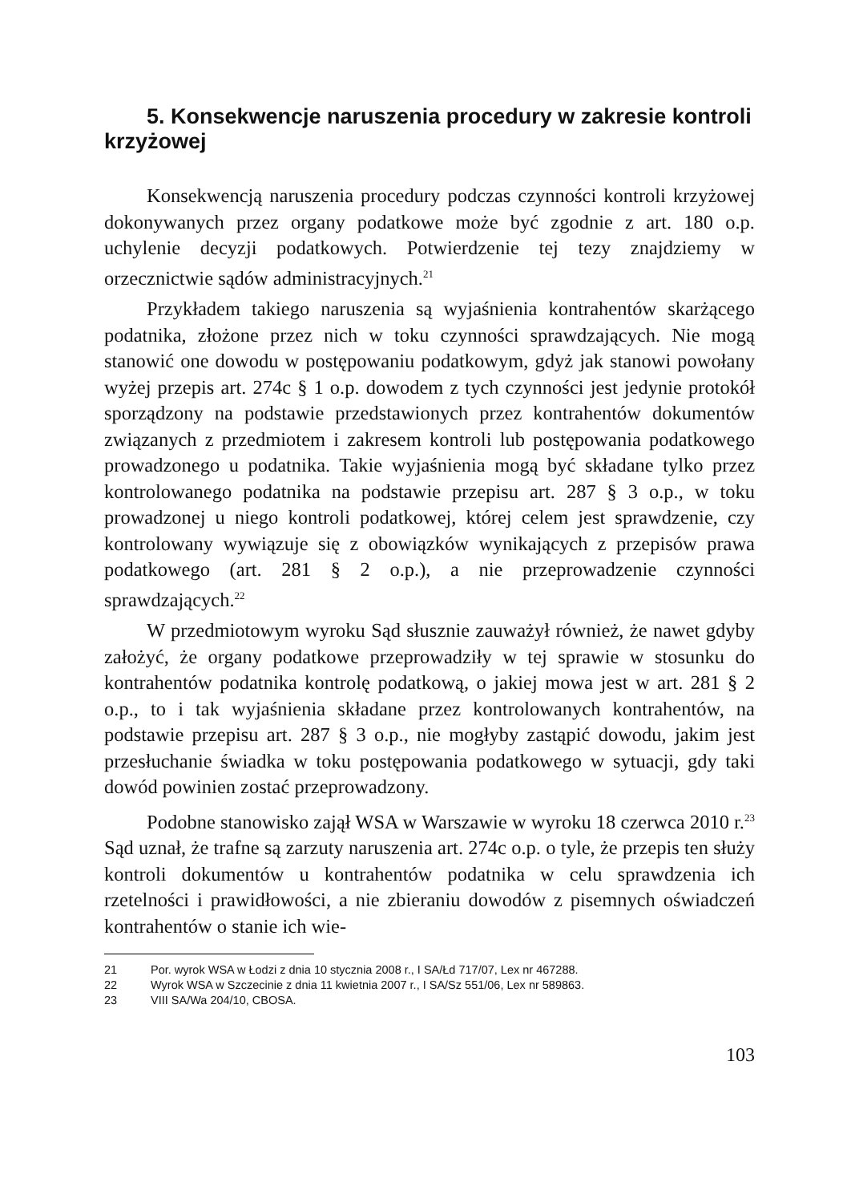5. Konsekwencje naruszenia procedury w zakresie kontroli krzyżowej
Konsekwencją naruszenia procedury podczas czynności kontroli krzyżowej dokonywanych przez organy podatkowe może być zgodnie z art. 180 o.p. uchylenie decyzji podatkowych. Potwierdzenie tej tezy znajdziemy w orzecznictwie sądów administracyjnych.<sup>21</sup>
Przykładem takiego naruszenia są wyjaśnienia kontrahentów skarżącego podatnika, złożone przez nich w toku czynności sprawdzających. Nie mogą stanowić one dowodu w postępowaniu podatkowym, gdyż jak stanowi powołany wyżej przepis art. 274c § 1 o.p. dowodem z tych czynności jest jedynie protokół sporządzony na podstawie przedstawionych przez kontrahentów dokumentów związanych z przedmiotem i zakresem kontroli lub postępowania podatkowego prowadzonego u podatnika. Takie wyjaśnienia mogą być składane tylko przez kontrolowanego podatnika na podstawie przepisu art. 287 § 3 o.p., w toku prowadzonej u niego kontroli podatkowej, której celem jest sprawdzenie, czy kontrolowany wywiązuje się z obowiązków wynikających z przepisów prawa podatkowego (art. 281 § 2 o.p.), a nie przeprowadzenie czynności sprawdzających.<sup>22</sup>
W przedmiotowym wyroku Sąd słusznie zauważył również, że nawet gdyby założyć, że organy podatkowe przeprowadziły w tej sprawie w stosunku do kontrahentów podatnika kontrolę podatkową, o jakiej mowa jest w art. 281 § 2 o.p., to i tak wyjaśnienia składane przez kontrolowanych kontrahentów, na podstawie przepisu art. 287 § 3 o.p., nie mogłyby zastąpić dowodu, jakim jest przesłuchanie świadka w toku postępowania podatkowego w sytuacji, gdy taki dowód powinien zostać przeprowadzony.
Podobne stanowisko zajął WSA w Warszawie w wyroku 18 czerwca 2010 r.<sup>23</sup> Sąd uznał, że trafne są zarzuty naruszenia art. 274c o.p. o tyle, że przepis ten służy kontroli dokumentów u kontrahentów podatnika w celu sprawdzenia ich rzetelności i prawidłowości, a nie zbieraniu dowodów z pisemnych oświadczeń kontrahentów o stanie ich wie-
21 Por. wyrok WSA w Łodzi z dnia 10 stycznia 2008 r., I SA/Łd 717/07, Lex nr 467288.
22 Wyrok WSA w Szczecinie z dnia 11 kwietnia 2007 r., I SA/Sz 551/06, Lex nr 589863.
23 VIII SA/Wa 204/10, CBOSA.
103